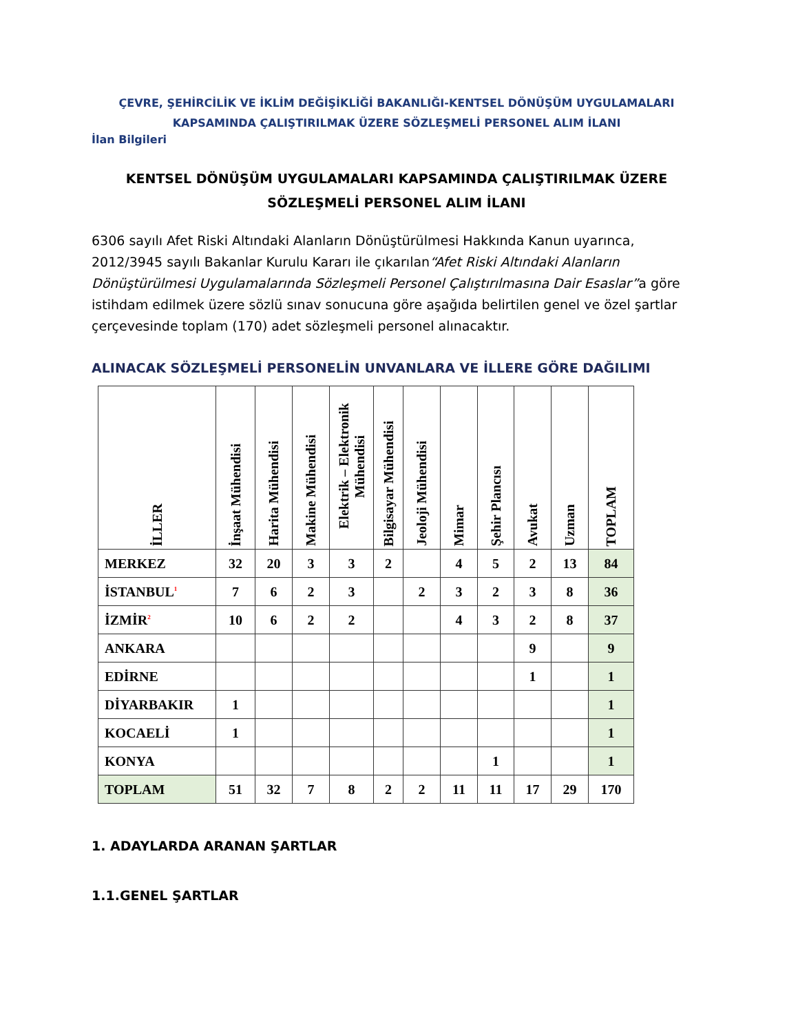ÇEVRE, ŞEHİRCİLİK VE İKLİM DEĞİŞİKLİĞİ BAKANLIĞI-KENTSEL DÖNÜŞÜM UYGULAMALARI KAPSAMINDA ÇALIŞTIRILMAK ÜZERE SÖZLEŞMELİ PERSONEL ALIM İLANI
İlan Bilgileri
KENTSEL DÖNÜŞÜM UYGULAMALARI KAPSAMINDA ÇALIŞTIRILMAK ÜZERE SÖZLEŞMELİ PERSONEL ALIM İLANI
6306 sayılı Afet Riski Altındaki Alanların Dönüştürülmesi Hakkında Kanun uyarınca, 2012/3945 sayılı Bakanlar Kurulu Kararı ile çıkarılan“Afet Riski Altındaki Alanların Dönüştürülmesi Uygulamalarında Sözleşmeli Personel Çalıştırılmasına Dair Esaslar”a göre istihdam edilmek üzere sözlü sınav sonucuna göre aşağıda belirtilen genel ve özel şartlar çerçevesinde toplam (170) adet sözleşmeli personel alınacaktır.
ALINACAK SÖZLEŞMELİ PERSONELİN UNVANLARA VE İLLERE GÖRE DAĞILIMI
| İLLER | İnşaat Mühendisi | Harita Mühendisi | Makine Mühendisi | Elektrik – Elektronik Mühendisi | Bilgisayar Mühendisi | Jeoloji Mühendisi | Mimar | Şehir Plancısı | Avukat | Uzman | TOPLAM |
| --- | --- | --- | --- | --- | --- | --- | --- | --- | --- | --- | --- |
| MERKEZ | 32 | 20 | 3 | 3 | 2 | | 4 | 5 | 2 | 13 | 84 |
| İSTANBUL<sup>1</sup> | 7 | 6 | 2 | 3 | | 2 | 3 | 2 | 3 | 8 | 36 |
| İZMİR<sup>2</sup> | 10 | 6 | 2 | 2 | | | 4 | 3 | 2 | 8 | 37 |
| ANKARA | | | | | | | | | 9 | | 9 |
| EDİRNE | | | | | | | | | 1 | | 1 |
| DİYARBAKIR | 1 | | | | | | | | | | 1 |
| KOCAELİ | 1 | | | | | | | | | | 1 |
| KONYA | | | | | | | | 1 | | | 1 |
| TOPLAM | 51 | 32 | 7 | 8 | 2 | 2 | 11 | 11 | 17 | 29 | 170 |
1. ADAYLARDA ARANAN ŞARTLAR
1.1.GENEL ŞARTLAR